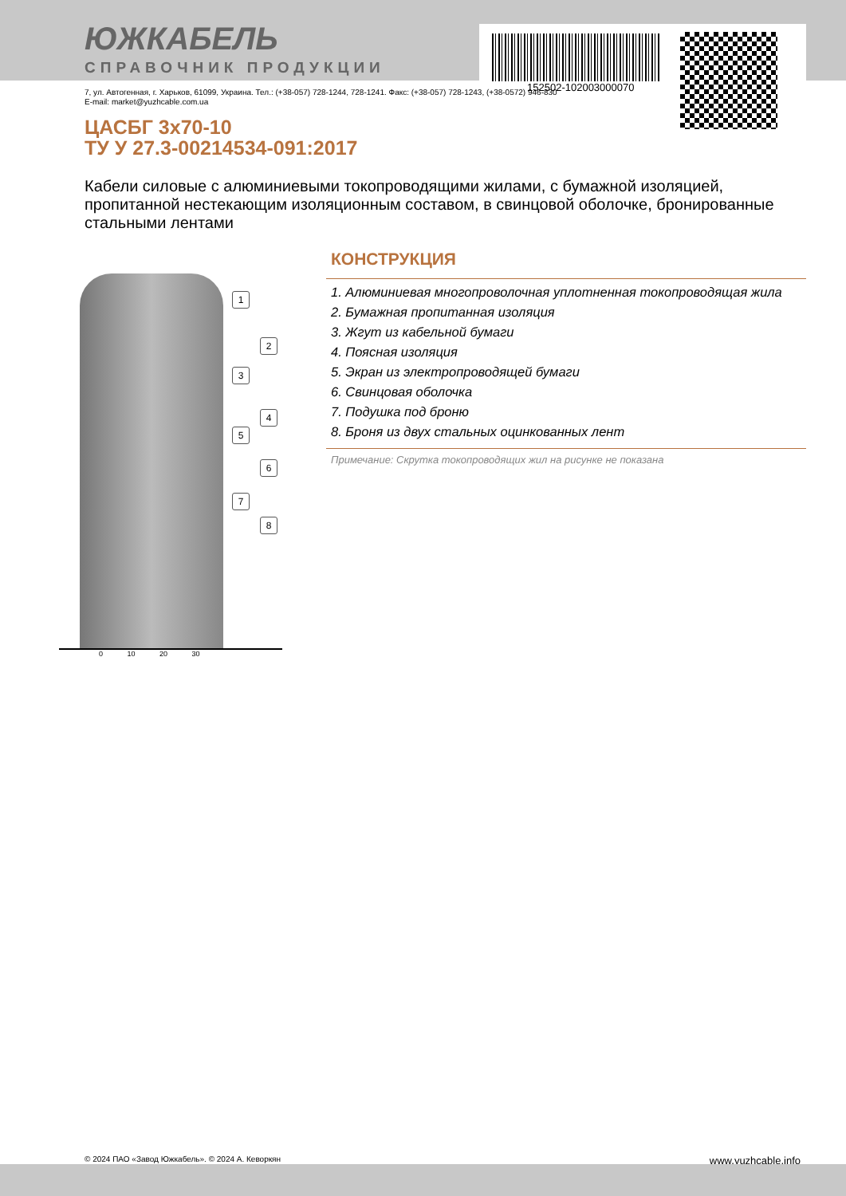152502-102003000070
ЮЖКАБЕЛЬ
СПРАВОЧНИК ПРОДУКЦИИ
7, ул. Автогенная, г. Харьков, 61099, Украина. Тел.: (+38-057) 728-1244, 728-1241. Факс: (+38-057) 728-1243, (+38-0572) 946-830
E-mail: market@yuzhcable.com.ua
ЦАСБГ 3х70-10
ТУ У 27.3-00214534-091:2017
Кабели силовые с алюминиевыми токопроводящими жилами, с бумажной изоляцией, пропитанной нестекающим изоляционным составом, в свинцовой оболочке, бронированные стальными лентами
1
2
3
4
5
6
7
8
0 10 20 30
КОНСТРУКЦИЯ
1. Алюминиевая многопроволочная уплотненная токопроводящая жила
2. Бумажная пропитанная изоляция
3. Жгут из кабельной бумаги
4. Поясная изоляция
5. Экран из электропроводящей бумаги
6. Свинцовая оболочка
7. Подушка под броню
8. Броня из двух стальных оцинкованных лент
Примечание: Скрутка токопроводящих жил на рисунке не показана
© 2024 ПАО «Завод Южкабель». © 2024 А. Кеворкян www.yuzhcable.info